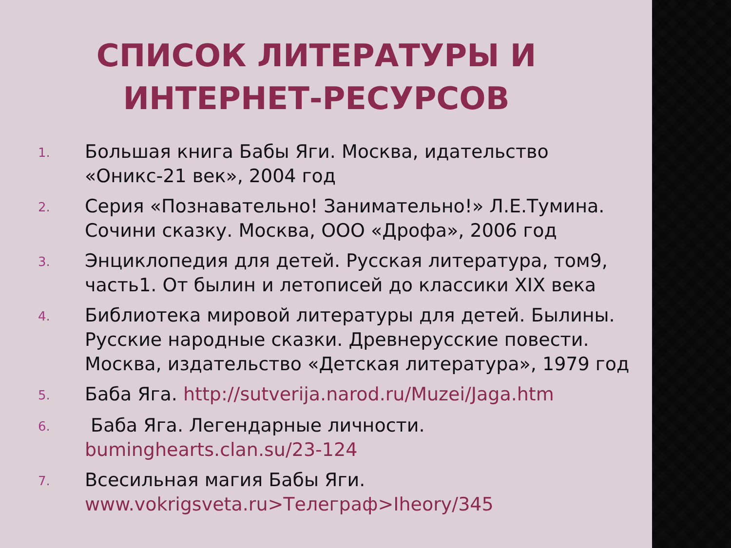СПИСОК ЛИТЕРАТУРЫ И
ИНТЕРНЕТ-РЕСУРСОВ
1. Большая книга Бабы Яги. Москва, идательство «Оникс-21 век», 2004 год
2. Серия «Познавательно! Занимательно!» Л.Е.Тумина. Сочини сказку. Москва, ООО «Дрофа», 2006 год
3. Энциклопедия для детей. Русская литература, том9, часть1. От былин и летописей до классики XIX века
4. Библиотека мировой литературы для детей. Былины. Русские народные сказки. Древнерусские повести. Москва, издательство «Детская литература», 1979 год
5. Баба Яга. http://sutverija.narod.ru/Muzei/Jaga.htm
6. Баба Яга. Легендарные личности. buminghearts.clan.su/23-124
7. Всесильная магия Бабы Яги. www.vokrigsveta.ru>Телеграф>Iheory/345